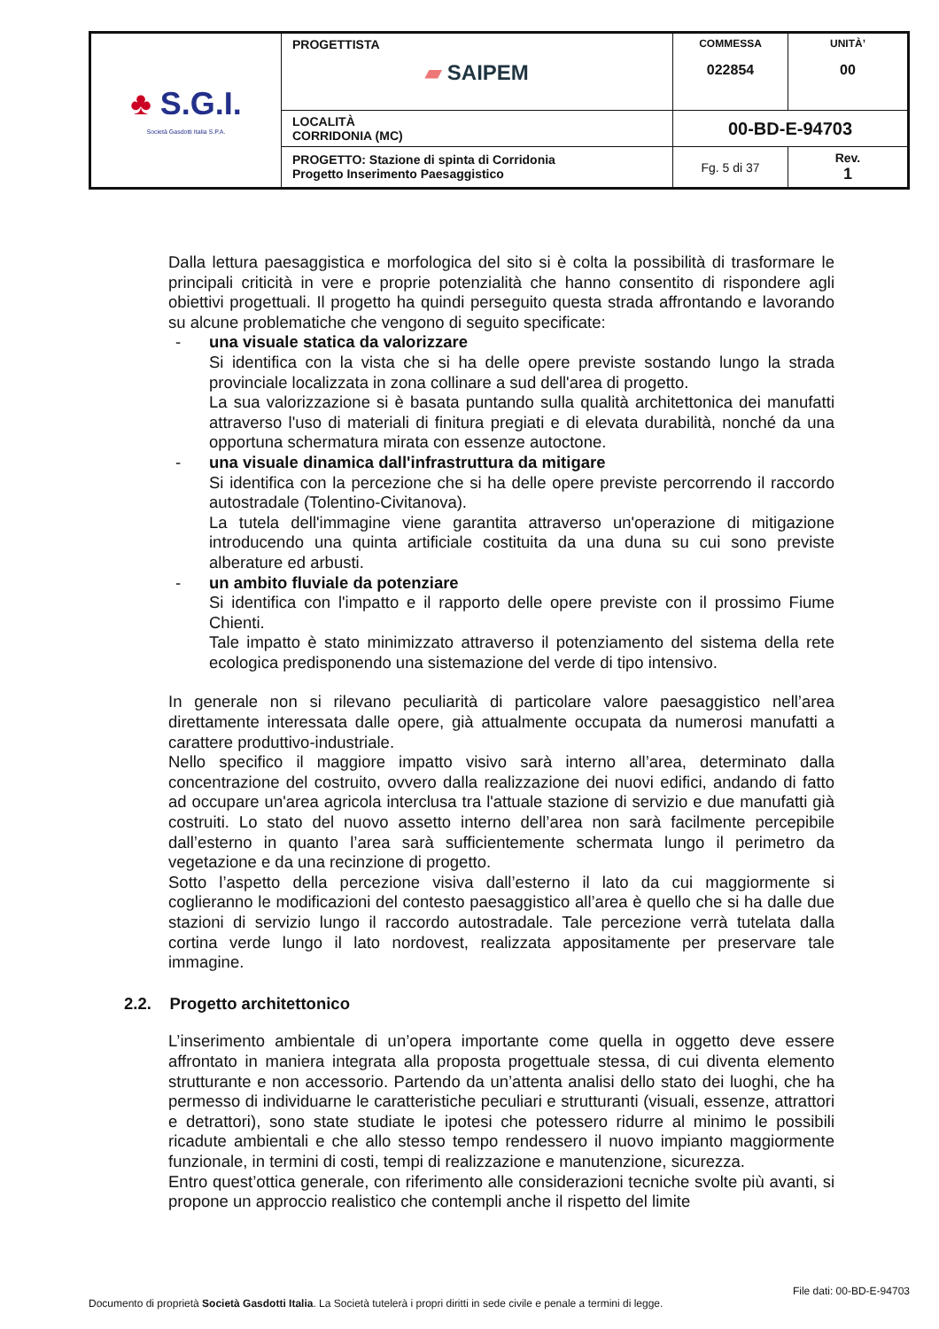| ♣ S.G.I. Società Gasdotti Italia S.P.A. | PROGETTISTA ▰ SAIPEM | COMMESSA 022854 | UNITÀ’ 00 |
| | LOCALITÀ CORRIDONIA (MC) | 00-BD-E-94703 | |
| | PROGETTO: Stazione di spinta di Corridonia Progetto Inserimento Paesaggistico | Fg. 5 di 37 | Rev. 1 |
Dalla lettura paesaggistica e morfologica del sito si è colta la possibilità di trasformare le principali criticità in vere e proprie potenzialità che hanno consentito di rispondere agli obiettivi progettuali. Il progetto ha quindi perseguito questa strada affrontando e lavorando su alcune problematiche che vengono di seguito specificate:
- una visuale statica da valorizzare
Si identifica con la vista che si ha delle opere previste sostando lungo la strada provinciale localizzata in zona collinare a sud dell'area di progetto.
La sua valorizzazione si è basata puntando sulla qualità architettonica dei manufatti attraverso l'uso di materiali di finitura pregiati e di elevata durabilità, nonché da una opportuna schermatura mirata con essenze autoctone.
- una visuale dinamica dall'infrastruttura da mitigare
Si identifica con la percezione che si ha delle opere previste percorrendo il raccordo autostradale (Tolentino-Civitanova).
La tutela dell'immagine viene garantita attraverso un'operazione di mitigazione introducendo una quinta artificiale costituita da una duna su cui sono previste alberature ed arbusti.
- un ambito fluviale da potenziare
Si identifica con l'impatto e il rapporto delle opere previste con il prossimo Fiume Chienti.
Tale impatto è stato minimizzato attraverso il potenziamento del sistema della rete ecologica predisponendo una sistemazione del verde di tipo intensivo.
In generale non si rilevano peculiarità di particolare valore paesaggistico nell’area direttamente interessata dalle opere, già attualmente occupata da numerosi manufatti a carattere produttivo-industriale.
Nello specifico il maggiore impatto visivo sarà interno all’area, determinato dalla concentrazione del costruito, ovvero dalla realizzazione dei nuovi edifici, andando di fatto ad occupare un'area agricola interclusa tra l'attuale stazione di servizio e due manufatti già costruiti. Lo stato del nuovo assetto interno dell’area non sarà facilmente percepibile dall’esterno in quanto l’area sarà sufficientemente schermata lungo il perimetro da vegetazione e da una recinzione di progetto.
Sotto l’aspetto della percezione visiva dall’esterno il lato da cui maggiormente si coglieranno le modificazioni del contesto paesaggistico all’area è quello che si ha dalle due stazioni di servizio lungo il raccordo autostradale. Tale percezione verrà tutelata dalla cortina verde lungo il lato nordovest, realizzata appositamente per preservare tale immagine.
2.2. Progetto architettonico
L’inserimento ambientale di un’opera importante come quella in oggetto deve essere affrontato in maniera integrata alla proposta progettuale stessa, di cui diventa elemento strutturante e non accessorio. Partendo da un’attenta analisi dello stato dei luoghi, che ha permesso di individuarne le caratteristiche peculiari e strutturanti (visuali, essenze, attrattori e detrattori), sono state studiate le ipotesi che potessero ridurre al minimo le possibili ricadute ambientali e che allo stesso tempo rendessero il nuovo impianto maggiormente funzionale, in termini di costi, tempi di realizzazione e manutenzione, sicurezza.
Entro quest’ottica generale, con riferimento alle considerazioni tecniche svolte più avanti, si propone un approccio realistico che contempli anche il rispetto del limite
File dati: 00-BD-E-94703
Documento di proprietà Società Gasdotti Italia. La Società tutelerà i propri diritti in sede civile e penale a termini di legge.